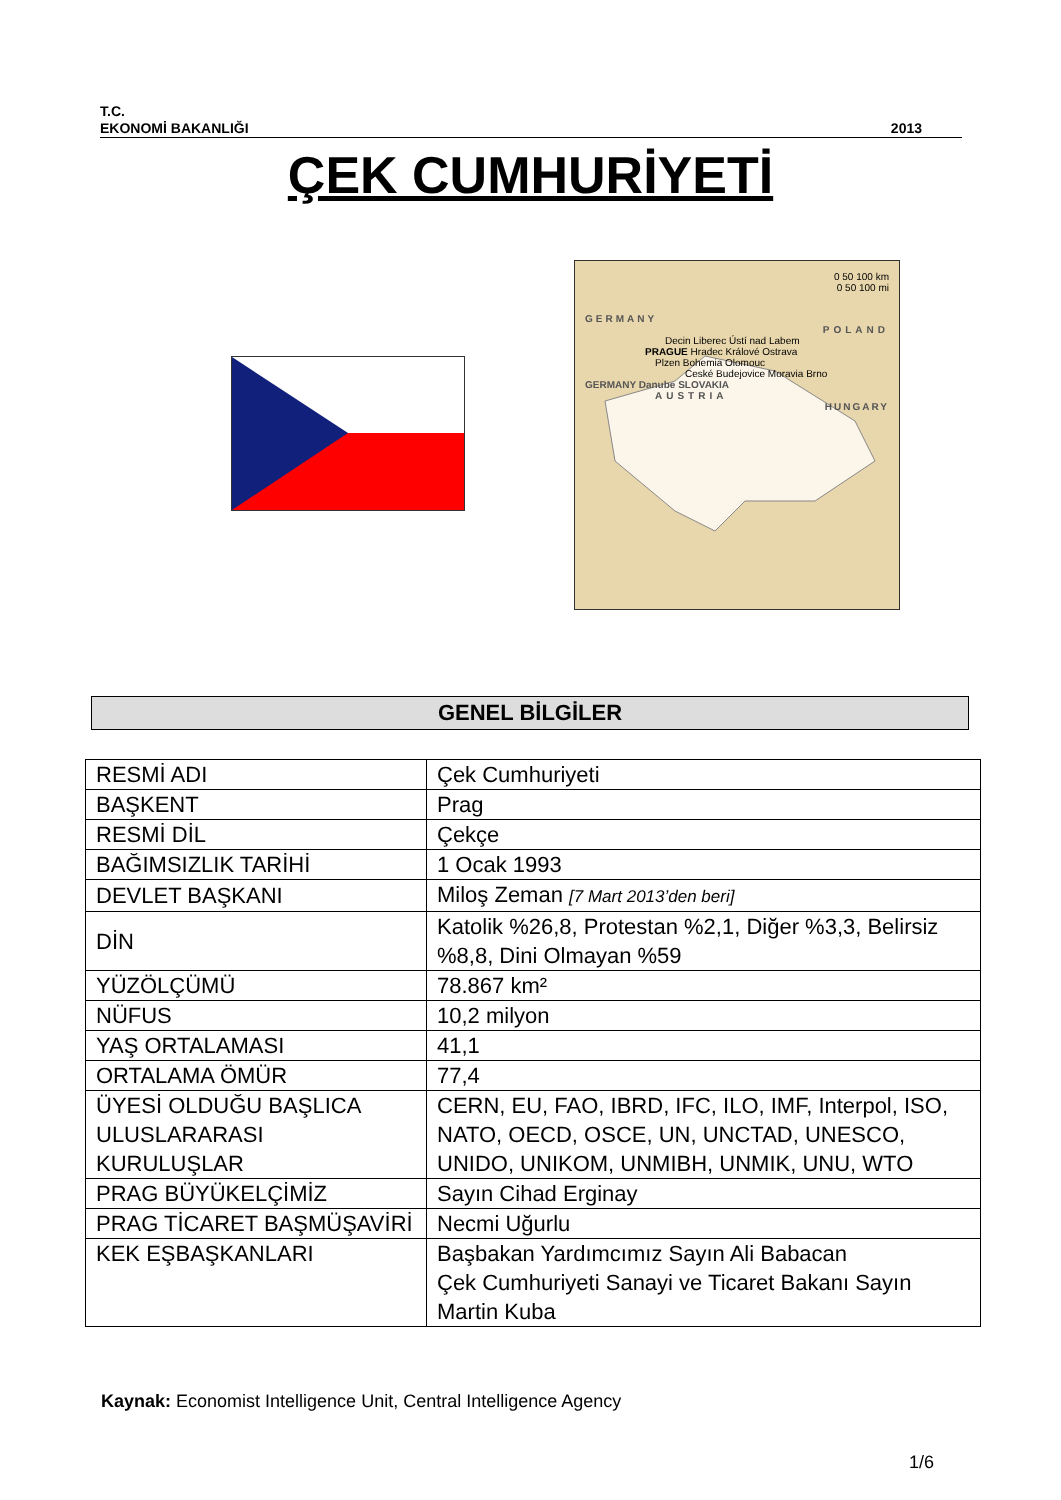T.C.
EKONOMİ BAKANLIĞI 2013
ÇEK CUMHURİYETİ
0 50 100 km
0 50 100 mi
GERMANY
POLAND
Decin Liberec Ústí nad Labem
PRAGUE Hradec Králové Ostrava
Plzen Bohemia Olomouc
Ceské Budejovice Moravia Brno
GERMANY Danube SLOVAKIA
AUSTRIA
HUNGARY
GENEL BİLGİLER
| RESMİ ADI | Çek Cumhuriyeti |
| BAŞKENT | Prag |
| RESMİ DİL | Çekçe |
| BAĞIMSIZLIK TARİHİ | 1 Ocak 1993 |
| DEVLET BAŞKANI | Miloş Zeman [7 Mart 2013’den beri] |
| DİN | Katolik %26,8, Protestan %2,1, Diğer %3,3, Belirsiz %8,8, Dini Olmayan %59 |
| YÜZÖLÇÜMÜ | 78.867 km² |
| NÜFUS | 10,2 milyon |
| YAŞ ORTALAMASI | 41,1 |
| ORTALAMA ÖMÜR | 77,4 |
| ÜYESİ OLDUĞU BAŞLICA ULUSLARARASI KURULUŞLAR | CERN, EU, FAO, IBRD, IFC, ILO, IMF, Interpol, ISO, NATO, OECD, OSCE, UN, UNCTAD, UNESCO, UNIDO, UNIKOM, UNMIBH, UNMIK, UNU, WTO |
| PRAG BÜYÜKELÇİMİZ | Sayın Cihad Erginay |
| PRAG TİCARET BAŞMÜŞAVİRİ | Necmi Uğurlu |
| KEK EŞBAŞKANLARI | Başbakan Yardımcımız Sayın Ali Babacan Çek Cumhuriyeti Sanayi ve Ticaret Bakanı Sayın Martin Kuba |
Kaynak: Economist Intelligence Unit, Central Intelligence Agency
1/6